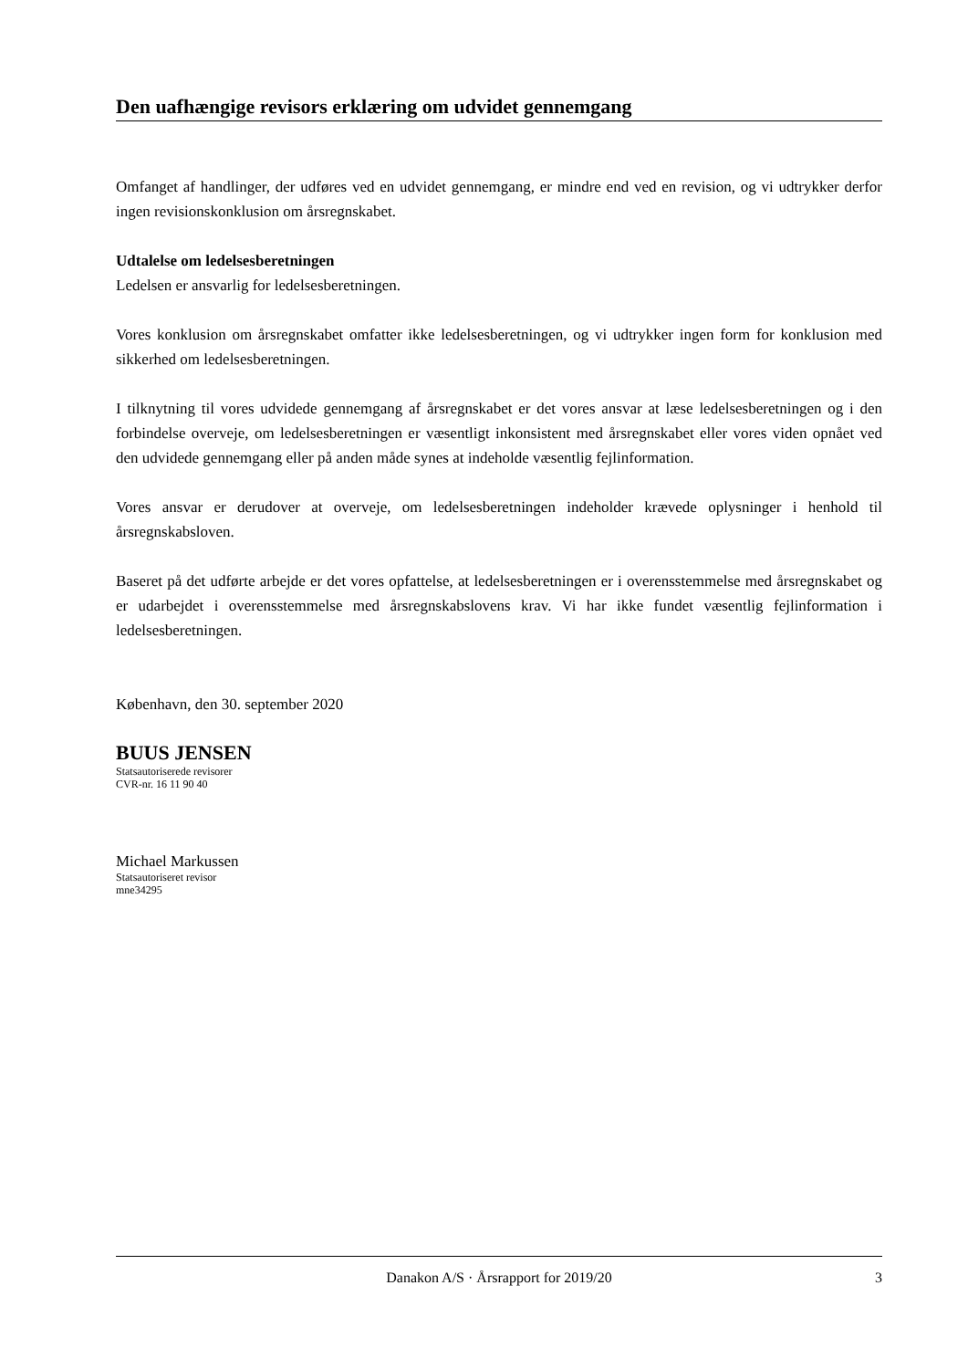Den uafhængige revisors erklæring om udvidet gennemgang
Omfanget af handlinger, der udføres ved en udvidet gennemgang, er mindre end ved en revision, og vi udtrykker derfor ingen revisionskonklusion om årsregnskabet.
Udtalelse om ledelsesberetningen
Ledelsen er ansvarlig for ledelsesberetningen.
Vores konklusion om årsregnskabet omfatter ikke ledelsesberetningen, og vi udtrykker ingen form for konklusion med sikkerhed om ledelsesberetningen.
I tilknytning til vores udvidede gennemgang af årsregnskabet er det vores ansvar at læse ledelsesberetningen og i den forbindelse overveje, om ledelsesberetningen er væsentligt inkonsistent med årsregnskabet eller vores viden opnået ved den udvidede gennemgang eller på anden måde synes at indeholde væsentlig fejlinformation.
Vores ansvar er derudover at overveje, om ledelsesberetningen indeholder krævede oplysninger i henhold til årsregnskabsloven.
Baseret på det udførte arbejde er det vores opfattelse, at ledelsesberetningen er i overensstemmelse med årsregnskabet og er udarbejdet i overensstemmelse med årsregnskabslovens krav. Vi har ikke fundet væsentlig fejlinformation i ledelsesberetningen.
København, den 30. september 2020
BUUS JENSEN
Statsautoriserede revisorer
CVR-nr. 16 11 90 40
Michael Markussen
Statsautoriseret revisor
mne34295
Danakon A/S · Årsrapport for 2019/20 3